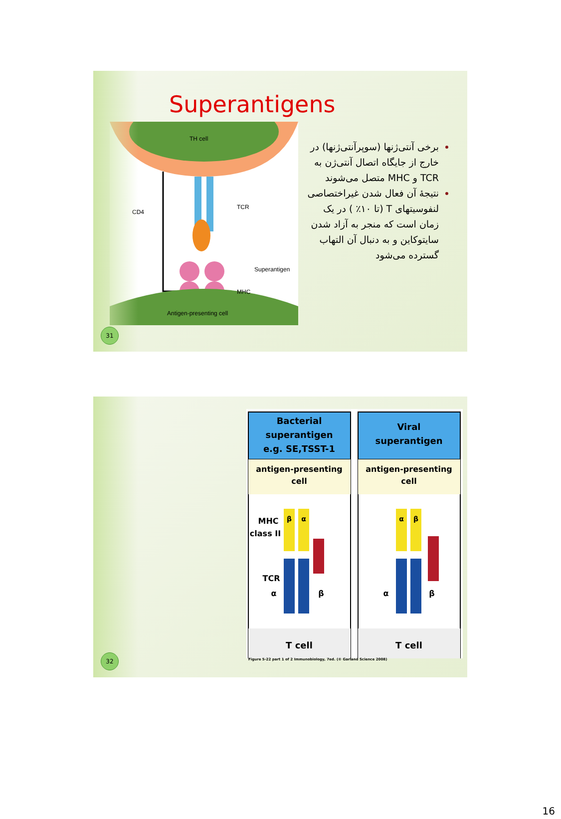Superantigens
TH cell
CD4
TCR
Superantigen
MHC
Antigen-presenting cell
برخی آنتی‌ژنها (سوپرآنتی‌ژنها) در خارج از جایگاه اتصال آنتی‌ژن به TCR و MHC متصل می‌شوند
نتیجهٔ آن فعال شدن غیراختصاصی لنفوسیتهای T (تا ۱۰٪ ) در یک زمان است که منجر به آزاد شدن سایتوکاین و به دنبال آن التهاب گسترده می‌شود
31
Bacterial
superantigen
e.g. SE,TSST-1
Viral
superantigen
antigen-presenting
cell
antigen-presenting
cell
β
α
α
β
MHC
class II
TCR
α
β
α
β
T cell
T cell
Figure 5-22 part 1 of 2 Immunobiology, 7ed. (© Garland Science 2008)
32
16